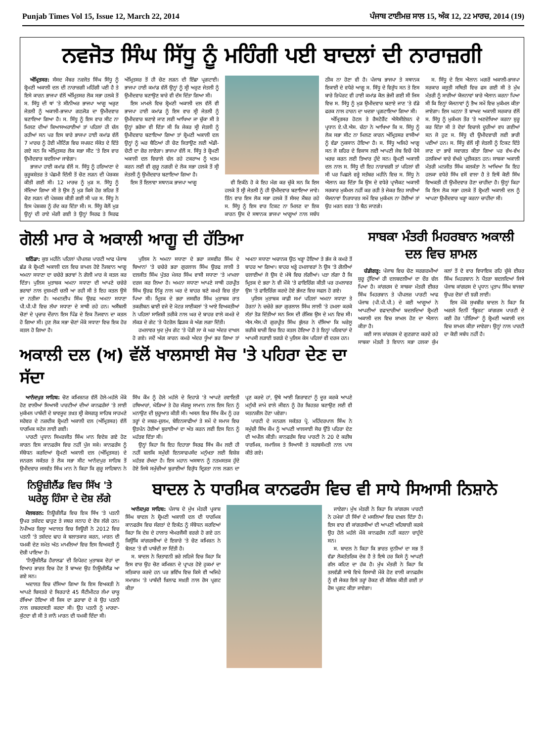Punjab Times Vol 15, Issue 12, March 22, 2014 ਪੰਜਾਬ ਟਾਈਮਜ਼ ਸਾਲ 15, ਅੰਕ 12, 22 ਮਾਰਚ, 2014 (19)
ਨਵਜੋਤ ਸਿੰਘ ਸਿੱਧੂ ਨੂੰ ਮਹਿੰਗੀ ਪਈ ਬਾਦਲਾਂ ਦੀ ਨਾਰਾਜ਼ਗੀ
ਅੰਮ੍ਰਿਤਸਰ: ਸੰਸਦ ਮੈਂਬਰ ਨਵਜੋਤ ਸਿੰਘ ਸਿੱਧੂ ਨੂੰ ਸ਼੍ਰੋਮਣੀ ਅਕਾਲੀ ਦਲ ਦੀ ਨਾਰਾਜ਼ਗੀ ਮਹਿੰਗੀ ਪਈ ਹੈ ਤੇ ਇਸੇ ਕਾਰਨ ਭਾਜਪਾ ਵੱਲੋਂ ਅੰਮ੍ਰਿਤਸਰ ਲੋਕ ਸਭਾ ਹਲਕੇ ਤੋਂ ਸ. ਸਿੱਧੂ ਦੀ ਥਾਂ 'ਤੇ ਸੀਨੀਅਰ ਭਾਜਪਾ ਆਗੂ ਅਰੁਣ ਜੇਤਲੀ ਨੂੰ ਅਕਾਲੀ-ਭਾਜਪਾ ਗਠਜੋੜ ਦਾ ਉਮੀਦਵਾਰ ਬਣਾਇਆ ਗਿਆ ਹੈ। ਸ. ਸਿੱਧੂ ਨੂੰ ਇਸ ਵਾਰ ਸੀਟ ਨਾ ਮਿਲਣ ਦੀਆਂ ਕਿਆਸਅਰਾਈਆਂ ਤਾਂ ਪਹਿਲਾਂ ਹੀ ਚੱਲ ਰਹੀਆਂ ਸਨ ਪਰ ਇਸ ਬਾਰੇ ਭਾਜਪਾ ਹਾਈ ਕਮਾਂਡ ਵੱਲੋਂ 7 ਮਾਰਚ ਨੂੰ ਹੋਈ ਮੀਟਿੰਗ ਵਿਚ ਸਪਸ਼ਟ ਸੰਕੇਤ ਦੇ ਦਿੱਤੇ ਗਏ ਸਨ ਕਿ ਅੰਮ੍ਰਿਤਸਰ ਲੋਕ ਸਭਾ ਸੀਟ 'ਤੇ ਇਸ ਵਾਰ ਉਮੀਦਵਾਰ ਬਦਲਿਆ ਜਾਵੇਗਾ।
ਭਾਜਪਾ ਹਾਈ ਕਮਾਂਡ ਵੱਲੋਂ ਸ. ਸਿੱਧੂ ਨੂੰ ਹਰਿਆਣਾ ਦੇ ਕੁਰੂਕਸ਼ੇਤਰ ਤੇ ਪੱਛਮੀ ਦਿੱਲੀ ਤੋਂ ਚੋਣ ਲੜਨ ਦੀ ਪੇਸ਼ਕਸ਼ ਕੀਤੀ ਗਈ ਸੀ। 12 ਮਾਰਚ ਨੂੰ ਮੁੜ ਸ. ਸਿੱਧੂ ਨੂੰ ਸੱਦਿਆ ਗਿਆ ਸੀ ਤੇ ਉਸ ਨੂੰ ਮੁੜ ਕਿਸੇ ਹੋਰ ਸ਼ਹਿਰ ਤੋਂ ਚੋਣ ਲੜਨ ਦੀ ਪੇਸ਼ਕਸ਼ ਕੀਤੀ ਗਈ ਸੀ ਪਰ ਸ. ਸਿੱਧੂ ਨੇ ਇਸ ਪੇਸ਼ਕਸ਼ ਨੂੰ ਰੱਦ ਕਰ ਦਿੱਤਾ ਸੀ। ਸ. ਸਿੱਧੂ ਕੋਲੋਂ ਮੁੜ ਉਨ੍ਹਾਂ ਦੀ ਰਾਏ ਮੰਗੀ ਗਈ ਤੇ ਉਨ੍ਹਾਂ ਸਿਰਫ ਤੇ ਸਿਰਫ ਅੰਮ੍ਰਿਤਸਰ ਤੋਂ ਹੀ ਚੋਣ ਲੜਨ ਦੀ ਇੱਛਾ ਪ੍ਰਗਟਾਈ। ਭਾਜਪਾ ਹਾਈ ਕਮਾਂਡ ਵੱਲੋਂ ਉਨ੍ਹਾਂ ਨੂੰ ਸ੍ਰੀ ਅਰੁਣ ਜੇਤਲੀ ਨੂੰ ਉਮੀਦਵਾਰ ਬਣਾਉਣ ਬਾਰੇ ਵੀ ਦੱਸ ਦਿੱਤਾ ਗਿਆ ਸੀ।
ਇਸ ਮਾਮਲੇ ਵਿਚ ਸ਼੍ਰੋਮਣੀ ਅਕਾਲੀ ਦਲ ਵੱਲੋਂ ਵੀ ਭਾਜਪਾ ਹਾਈ ਕਮਾਂਡ ਨੂੰ ਇਸ ਵਾਰ ਸ੍ਰੀ ਜੇਤਲੀ ਨੂੰ ਉਮੀਦਵਾਰ ਬਣਾਏ ਜਾਣ ਲਈ ਆਖਿਆ ਜਾ ਚੁੱਕਾ ਸੀ ਤੇ ਉਨ੍ਹਾਂ ਭਰੋਸਾ ਵੀ ਦਿੱਤਾ ਸੀ ਕਿ ਜੇਕਰ ਸ੍ਰੀ ਜੇਤਲੀ ਨੂੰ ਉਮੀਦਵਾਰ ਬਣਾਇਆ ਗਿਆ ਤਾਂ ਸ਼੍ਰੋਮਣੀ ਅਕਾਲੀ ਦਲ ਉਨ੍ਹਾਂ ਨੂੰ ਘਰ ਬੈਠਿਆਂ ਹੀ ਚੋਣ ਜਿਤਾਉਣ ਲਈ ਅੱਡੀ-ਚੋਟੀ ਦਾ ਜ਼ੋਰ ਲਾਏਗਾ। ਭਾਜਪਾ ਵੱਲੋਂ ਸ. ਸਿੱਧੂ ਤੇ ਸ਼੍ਰੋਮਣੀ ਅਕਾਲੀ ਦਲ ਵਿਚਾਲੇ ਚੱਲ ਰਹੇ ਟਕਰਾਅ ਨੂੰ ਖਤਮ ਕਰਨ ਲਈ ਵੀ ਗੁਰੂ ਨਗਰੀ ਦੇ ਲੋਕ ਸਭਾ ਹਲਕੇ ਤੋਂ ਸ੍ਰੀ ਜੇਤਲੀ ਨੂੰ ਉਮੀਦਵਾਰ ਬਣਾਇਆ ਗਿਆ ਹੈ।
ਇਸ ਤੋਂ ਇਲਾਵਾ ਸਥਾਨਕ ਭਾਜਪਾ ਆਗੂ
ਵੀ ਇਕੱਠੇ ਹੋ ਕੇ ਇਹ ਮੰਗ ਕਰ ਚੁੱਕੇ ਸਨ ਕਿ ਇਸ ਹਲਕੇ ਤੋਂ ਸ੍ਰੀ ਜੇਤਲੀ ਨੂੰ ਹੀ ਉਮੀਦਵਾਰ ਬਣਾਇਆ ਜਾਵੇ। ਤਿੰਨ ਵਾਰ ਇਸ ਲੋਕ ਸਭਾ ਹਲਕੇ ਤੋਂ ਸੰਸਦ ਮੈਂਬਰ ਰਹੇ ਸ. ਸਿੱਧੂ ਨੂੰ ਇਸ ਵਾਰ ਟਿਕਟ ਨਾ ਮਿਲਣ ਦਾ ਇਕ ਕਾਰਨ ਉਸ ਦੇ ਸਥਾਨਕ ਭਾਜਪਾ ਆਗੂਆਂ ਨਾਲ ਸਬੰਧ ਠੀਕ ਨਾ ਹੋਣਾ ਵੀ ਹੈ। ਪੰਜਾਬ ਭਾਜਪਾ ਤੇ ਸਥਾਨਕ ਇਕਾਈ ਦੇ ਵਧੇਰੇ ਆਗੂ ਸ. ਸਿੱਧੂ ਦੇ ਵਿਰੁੱਧ ਸਨ ਤੇ ਇਸ ਬਾਰੇ ਰਿਪੋਰਟ ਵੀ ਹਾਈ ਕਮਾਂਡ ਕੋਲ ਭੇਜੀ ਗਈ ਸੀ ਜਿਸ ਵਿਚ ਸ. ਸਿੱਧੂ ਨੂੰ ਮੁੜ ਉਮੀਦਵਾਰ ਬਣਾਏ ਜਾਣ 'ਤੇ ਵੱਡੇ ਫਰਕ ਨਾਲ ਹਾਰਨ ਦਾ ਖਦਸ਼ਾ ਪ੍ਰਗਟਾਇਆ ਗਿਆ ਸੀ।
ਅੰਮ੍ਰਿਤਸਰ ਹੋਟਲ ਤੇ ਰੈਸਟੋਰੈਂਟ ਐਸੋਸੀਏਸ਼ਨ ਦੇ ਪ੍ਰਧਾਨ ਏ.ਪੀ.ਐਸ. ਚੱਠਾ ਨੇ ਆਖਿਆ ਕਿ ਸ. ਸਿੱਧੂ ਨੂੰ ਲੋਕ ਸਭਾ ਸੀਟ ਨਾ ਮਿਲਣ ਕਾਰਨ ਅੰਮ੍ਰਿਤਸਰ ਵਾਸੀਆਂ ਨੂੰ ਵੱਡਾ ਨੁਕਸਾਨ ਹੋਇਆ ਹੈ। ਸ. ਸਿੱਧੂ ਅਜਿਹੇ ਆਗੂ ਸਨ ਜੋ ਸ਼ਹਿਰ ਦੇ ਵਿਕਾਸ ਲਈ ਆਪਣੀ ਜੇਬ ਵਿਚੋਂ ਪੈਸੇ ਖਰਚ ਕਰਨ ਲਈ ਤਿਆਰ ਹੁੰਦੇ ਸਨ। ਸ਼੍ਰੋਮਣੀ ਅਕਾਲੀ ਦਲ ਨਾਲ ਸ. ਸਿੱਧੂ ਦੀ ਇਹ ਨਾਰਾਜ਼ਗੀ ਤਾਂ ਪਹਿਲਾਂ ਵੀ ਸੀ ਪਰ ਪਿਛਲੇ ਵਰ੍ਹੇ ਸਤੰਬਰ ਮਹੀਨੇ ਵਿਚ ਸ. ਸਿੱਧੂ ਨੇ ਐਲਾਨ ਕਰ ਦਿੱਤਾ ਕਿ ਉਸ ਦੇ ਵਧੇਰੇ ਪ੍ਰਾਜੈਕਟ ਅਕਾਲੀ ਸਰਕਾਰ ਮੁਕੰਮਲ ਨਹੀਂ ਕਰ ਰਹੀ ਤੇ ਜੇਕਰ ਇਹ ਸਾਰੀਆਂ ਯੋਜਨਾਵਾਂ ਨਿਰਧਾਰਤ ਸਮੇਂ ਵਿਚ ਮੁਕੰਮਲ ਨਾ ਹੋਈਆਂ ਤਾਂ ਉਹ ਮਰਨ ਵਰਤ 'ਤੇ ਬੈਠ ਜਾਣਗੇ।
ਸ. ਸਿੱਧੂ ਦੇ ਇਸ ਐਲਾਨ ਮਗਰੋਂ ਅਕਾਲੀ-ਭਾਜਪਾ ਸਰਕਾਰ ਕਸੂਤੀ ਸਥਿਤੀ ਵਿਚ ਫਸ ਗਈ ਸੀ ਤੇ ਮੁੱਖ ਮੰਤਰੀ ਨੂੰ ਸਾਰੀਆਂ ਯੋਜਨਾਵਾਂ ਬਾਰੇ ਐਲਾਨ ਕਰਨਾ ਪਿਆ ਸੀ ਕਿ ਇਨ੍ਹਾਂ ਯੋਜਨਾਵਾਂ ਨੂੰ ਤੈਅ ਸਮੇਂ ਵਿਚ ਮੁਕੰਮਲ ਕੀਤਾ ਜਾਏਗਾ। ਇਸ ਘਟਨਾ ਤੋਂ ਬਾਅਦ ਅਕਾਲੀ ਸਰਕਾਰ ਵੱਲੋਂ ਸ. ਸਿੱਧੂ ਨੂੰ ਮੁਕੰਮਲ ਤੌਰ 'ਤੇ ਅਣਦੇਖਿਆ ਕਰਨਾ ਸ਼ੁਰੂ ਕਰ ਦਿੱਤਾ ਸੀ ਤੇ ਦੋਵਾਂ ਵਿਚਾਲੇ ਦੂਰੀਆਂ ਵਧ ਗਈਆਂ ਸਨ ਜੋ ਹੁਣ ਸ. ਸਿੱਧੂ ਦੀ ਉਮੀਦਵਾਰੀ ਲਈ ਭਾਰੀ ਪਈਆਂ ਹਨ। ਸ. ਸਿੱਧੂ ਵੱਲੋਂ ਸ੍ਰੀ ਜੇਤਲੀ ਨੂੰ ਟਿਕਟ ਦਿੱਤੇ ਜਾਣ ਦਾ ਭਾਵੇਂ ਸਵਾਗਤ ਕੀਤਾ ਗਿਆ ਪਰ ਵੱਖ-ਵੱਖ ਹਲਕਿਆਂ ਬਾਰੇ ਵੱਖਰੇ ਪ੍ਰਤੀਕਰਨ ਹਨ। ਸਾਬਕਾ ਅਕਾਲੀ ਮੰਤਰੀ ਮਨਜੀਤ ਸਿੰਘ ਕਲਕੱਤਾ ਨੇ ਆਖਿਆ ਕਿ ਇਹ ਹਲਕਾ ਵਧੇਰੇ ਸਿੱਖ ਵਸੋਂ ਵਾਲਾ ਹੈ ਤੇ ਇਥੋਂ ਕੋਈ ਸਿੱਖ ਵਿਅਕਤੀ ਹੀ ਉਮੀਦਵਾਰ ਹੋਣਾ ਚਾਹੀਦਾ ਹੈ। ਉਨ੍ਹਾਂ ਕਿਹਾ ਕਿ ਇਸ ਲੋਕ ਸਭਾ ਹਲਕੇ ਤੋਂ ਸ਼੍ਰੋਮਣੀ ਅਕਾਲੀ ਦਲ ਨੂੰ ਆਪਣਾ ਉਮੀਦਵਾਰ ਖੜ੍ਹਾ ਕਰਨਾ ਚਾਹੀਦਾ ਸੀ।
ਗੋਲੀ ਮਾਰ ਕੇ ਅਕਾਲੀ ਆਗੂ ਦੀ ਹੱਤਿਆ
ਬਠਿੰਡਾ: ਕੁਝ ਮਹੀਨੇ ਪਹਿਲਾਂ ਪੀਪਲਜ਼ ਪਾਰਟੀ ਆਫ ਪੰਜਾਬ ਛੱਡ ਕੇ ਸ਼੍ਰੋਮਣੀ ਅਕਾਲੀ ਦਲ ਵਿਚ ਸ਼ਾਮਲ ਹੋਏ ਨੌਜਵਾਨ ਆਗੂ ਅਮਨਾ ਸਧਾਣਾ ਦਾ ਚਚੇਰੇ ਭਰਾਵਾਂ ਨੇ ਗੋਲੀ ਮਾਰ ਕੇ ਕਤਲ ਕਰ ਦਿੱਤਾ। ਪੁਲਿਸ ਮੁਤਾਬਕ ਅਮਨਾ ਸਧਾਣਾ ਦੀ ਆਪਣੇ ਚਚੇਰੇ ਭਰਾਵਾਂ ਨਾਲ ਦੁਸ਼ਮਣੀ ਚਲੀ ਆ ਰਹੀ ਸੀ ਤੇ ਇਹ ਕਤਲ ਉਸੇ ਦਾ ਨਤੀਜਾ ਹੈ। ਅਮਨਦੀਪ ਸਿੰਘ ਉਰਫ ਅਮਨਾ ਸਧਾਣਾ ਪੀ.ਪੀ.ਪੀ ਵਿਚ ਲੱਖਾ ਸਧਾਣਾ ਦੇ ਸਾਥੀ ਰਹੇ ਹਨ। ਅਸੈਂਬਲੀ ਚੋਣਾਂ ਦੇ ਪ੍ਰਚਾਰ ਦੌਰਾਨ ਇਸ ਪਿੰਡ ਦੇ ਇਕ ਨੌਜਵਾਨ ਦਾ ਕਤਲ ਹੋ ਗਿਆ ਸੀ। ਹੁਣ ਲੋਕ ਸਭਾ ਚੋਣਾਂ ਮੌਕੇ ਸਧਾਣਾ ਵਿਚ ਇਕ ਹੋਰ ਕਤਲ ਹੋ ਗਿਆ ਹੈ।
ਪੁਲਿਸ ਨੇ ਅਮਨਾ ਸਧਾਣਾ ਦੇ ਭਰਾ ਜਸਵੀਰ ਸਿੰਘ ਦੇ ਬਿਆਨਾਂ 'ਤੇ ਚਚੇਰੇ ਭਰਾ ਗੁਰਲਾਲ ਸਿੰਘ ਉਰਫ ਲਾਲੀ ਤੇ ਦਲਜੀਤ ਸਿੰਘ ਪੁੱਤਰ ਮੇਜਰ ਸਿੰਘ ਵਾਸੀ ਸਧਾਣਾ 'ਤੇ ਮਾਮਲਾ ਦਰਜ ਕਰ ਲਿਆ ਹੈ। ਅਮਨਾ ਸਧਾਣਾ ਆਪਣੇ ਸਾਥੀ ਹਰਪ੍ਰੀਤ ਸਿੰਘ ਉਰਫ ਨਿੱਕੂ ਨਾਲ ਘਰ ਦੇ ਬਾਹਰ ਬਣੇ ਕਮਰੇ ਵਿਚ ਸੁੱਤਾ ਪਿਆ ਸੀ। ਮ੍ਰਿਤਕ ਦੇ ਭਰਾ ਜਸਵੀਰ ਸਿੰਘ ਮੁਤਾਬਕ ਰਾਤ ਤਕਰੀਬਨ ਢਾਈ ਵਜੇ ਦੋ ਮੋਟਰ ਸਾਈਕਲਾਂ 'ਤੇ ਆਏ ਵਿਅਕਤੀਆਂ ਨੇ ਪਹਿਲਾਂ ਸਾਜ਼ਿਸ਼ੀ ਤਰੀਕੇ ਨਾਲ ਘਰ ਦੇ ਬਾਹਰ ਵਾਲੇ ਕਮਰੇ ਦੇ ਲੱਕੜ ਦੇ ਗੇਟ 'ਤੇ ਪੈਟਰੋਲ ਛਿੜਕ ਕੇ ਅੱਗ ਲਗਾ ਦਿੱਤੀ।
ਹਮਲਾਵਰ ਖੁਦ ਮੁੱਖ ਗੇਟ 'ਤੇ ਪੌੜੀ ਲਾ ਕੇ ਘਰ ਅੰਦਰ ਦਾਖਲ ਹੋ ਗਏ। ਜਦੋਂ ਅੱਗ ਕਾਰਨ ਕਮਰੇ ਅੰਦਰ ਧੂੰਆਂ ਭਰ ਗਿਆ ਤਾਂ ਅਮਨਾ ਸਧਾਣਾ ਅਚਾਨਕ ਉਠ ਖੜ੍ਹਾ ਹੋਇਆ ਤੇ ਭੱਜ ਕੇ ਕਮਰੇ ਤੋਂ ਬਾਹਰ ਆ ਗਿਆ। ਬਾਹਰ ਖੜ੍ਹੇ ਹਮਲਾਵਰਾਂ ਨੇ ਉਸ 'ਤੇ ਗੋਲੀਆਂ ਚਲਾਈਆਂ ਜੋ ਉਸ ਦੇ ਮੱਥੇ ਵਿਚ ਲੱਗੀਆਂ। ਪਤਾ ਲੱਗਾ ਹੈ ਕਿ ਮ੍ਰਿਤਕ ਦੇ ਭਰਾ ਨੇ ਵੀ ਮੌਕੇ 'ਤੇ ਫਾਇਰਿੰਗ ਕੀਤੀ ਪਰ ਹਮਲਾਵਰ ਉਸ 'ਤੇ ਫਾਇਰਿੰਗ ਕਰਦੇ ਹੋਏ ਭੱਜਣ ਵਿਚ ਸਫਲ ਹੋ ਗਏ।
ਪੁਲਿਸ ਮੁਤਾਬਕ ਕਾਫ਼ੀ ਸਮਾਂ ਪਹਿਲਾਂ ਅਮਨਾ ਸਧਾਣਾ ਤੇ ਹੋਰਨਾਂ ਨੇ ਚਚੇਰੇ ਭਰਾ ਗੁਰਲਾਲ ਸਿੰਘ ਲਾਲੀ 'ਤੇ ਹਮਲਾ ਕਰਕੇ ਲੱਤਾਂ ਤੋੜ ਦਿੱਤੀਆਂ ਸਨ ਜਿਸ ਦੀ ਰੰਜਿਸ਼ ਉਸ ਦੇ ਮਨ ਵਿਚ ਸੀ। ਐਸ.ਐਸ.ਪੀ ਗੁਰਪ੍ਰੀਤ ਸਿੰਘ ਭੁੱਲਰ ਨੇ ਦੱਸਿਆ ਕਿ ਘਰੇਲੂ ਸ਼ਰੀਕੇ ਬਾਜ਼ੀ ਵਿਚ ਇਹ ਕਤਲ ਹੋਇਆ ਹੈ ਤੇ ਇਨ੍ਹਾਂ ਪਰਿਵਾਰਾਂ ਦੇ ਆਪਸੀ ਲੜਾਈ ਝਗੜੇ ਦੇ ਪੁਲਿਸ ਕੇਸ ਪਹਿਲਾਂ ਵੀ ਦਰਜ ਹਨ।
ਅਕਾਲੀ ਦਲ (ਅ) ਵੱਲੋਂ ਖਾਲਸਾਈ ਸੋਚ 'ਤੇ ਪਹਿਰਾ ਦੇਣ ਦਾ ਸੱਦਾ
ਆਨੰਦਪੁਰ ਸਾਹਿਬ: ਚੋਣ ਕਮਿਸ਼ਨਰ ਵੱਲੋਂ ਹੋਲੇ-ਮਹੱਲੇ ਮੌਕੇ ਹੋਣ ਵਾਲੀਆਂ ਸਿਆਸੀ ਪਾਰਟੀਆਂ ਦੀਆਂ ਕਾਨਫਰੰਸਾਂ 'ਤੇ ਲਾਈ ਮੁਕੰਮਲ ਪਾਬੰਦੀ ਦੇ ਬਾਵਜੂਦ ਤਖ਼ਤ ਸ੍ਰੀ ਕੇਸਗੜ੍ਹ ਸਾਹਿਬ ਸਾਹਮਣੇ ਸਰੋਵਰ ਦੇ ਨਜ਼ਦੀਕ ਸ਼੍ਰੋਮਣੀ ਅਕਾਲੀ ਦਲ (ਅੰਮ੍ਰਿਤਸਰ) ਵੱਲੋਂ ਧਾਰਮਿਕ ਸਟੇਜ ਲਾਈ ਗਈ।
ਪਾਰਟੀ ਪ੍ਰਧਾਨ ਸਿਮਰਜੀਤ ਸਿੰਘ ਮਾਨ ਵਿਦੇਸ਼ ਗਏ ਹੋਣ ਕਾਰਨ ਇਸ ਕਾਨਫਰੰਸ ਵਿਚ ਨਹੀਂ ਪੁੱਜ ਸਕੇ। ਕਾਨਫਰੰਸ ਨੂੰ ਸੰਬੋਧਨ ਕਰਦਿਆਂ ਸ਼੍ਰੋਮਣੀ ਅਕਾਲੀ ਦਲ (ਅੰਮ੍ਰਿਤਸਰ) ਦੇ ਜਨਰਲ ਸਕੱਤਰ ਤੇ ਲੋਕ ਸਭਾ ਸੀਟ ਆਨੰਦਪੁਰ ਸਾਹਿਬ ਤੋਂ ਉਮੀਦਵਾਰ ਜਸਵੰਤ ਸਿੰਘ ਮਾਨ ਨੇ ਕਿਹਾ ਕਿ ਗੁਰੂ ਸਾਹਿਬਾਨ ਨੇ ਸਿੱਖ ਕੌਮ ਨੂੰ ਹੋਲੇ ਮਹੱਲੇ ਦੇ ਦਿਹਾੜੇ 'ਤੇ ਆਪਣੇ ਰਵਾਇਤੀ ਹਥਿਆਰਾਂ, ਘੋੜਿਆਂ ਤੇ ਹੋਰ ਜੰਗਜੂ ਸਾਮਾਨ ਨਾਲ ਇਸ ਦਿਨ ਨੂੰ ਮਨਾਉਣ ਦੀ ਸ਼ੁਰੂਆਤ ਕੀਤੀ ਸੀ। ਅਸਲ ਵਿਚ ਸਿੱਖ ਕੌਮ ਨੂੰ ਹਰ ਤਰ੍ਹਾਂ ਦੇ ਜਬਰ-ਜ਼ੁਲਮ, ਬੇਇਨਸਾਫੀਆਂ ਤੇ ਸਮੇਂ ਦੇ ਸਮਾਜ ਵਿਚ ਉਤਪੰਨ ਹੋਈਆਂ ਬੁਰਾਈਆਂ ਦਾ ਅੰਤ ਕਰਨ ਲਈ ਇਸ ਦਿਨ ਨੂੰ ਮਹੱਤਵ ਦਿੱਤਾ ਸੀ।
ਉਨ੍ਹਾਂ ਕਿਹਾ ਕਿ ਇਹ ਦਿਹਾੜਾ ਸਿਰਫ ਸਿੱਖ ਕੌਮ ਲਈ ਹੀ ਨਹੀਂ ਬਲਕਿ ਸਮੁੱਚੀ ਇਨਸਾਫਪਸੰਦ ਮਨੁੱਖਤਾ ਲਈ ਵਿਸ਼ੇਸ਼ ਮਹੱਤਵ ਰੱਖਦਾ ਹੈ। ਇਸ ਮਹਾਨ ਅਸਥਾਨ ਨੂੰ ਨਤਮਸਤਕ ਹੁੰਦੇ ਹੋਏ ਜਿਥੇ ਸਮੁੱਚੀਆਂ ਬੁਰਾਈਆਂ ਵਿਰੁੱਧ ਦ੍ਰਿੜਤਾ ਨਾਲ ਲੜਨ ਦਾ ਪ੍ਰਣ ਕਰਦੇ ਹਾਂ, ਉਥੇ ਆਈ ਗਿਰਾਵਟਾਂ ਨੂੰ ਦੂਰ ਕਰਕੇ ਆਪਣੇ ਮਨੁੱਖੀ ਜਾਮੇ ਵਾਲੇ ਜੀਵਨ ਨੂੰ ਹੋਰ ਬਿਹਤਰ ਬਣਾਉਣ ਲਈ ਵੀ ਯਤਨਸ਼ੀਲ ਹੋਣਾ ਪਵੇਗਾ।
ਪਾਰਟੀ ਦੇ ਜਨਰਲ ਸਕੱਤਰ ਪ੍ਰੋ. ਮਹਿੰਦਰਪਾਲ ਸਿੰਘ ਨੇ ਸਮੁੱਚੀ ਸਿੱਖ ਕੌਮ ਨੂੰ ਆਪਣੀ ਖਾਲਸਾਈ ਸੋਚ ਉੱਤੇ ਪਹਿਰਾ ਦੇਣ ਦੀ ਅਪੀਲ ਕੀਤੀ। ਕਾਨਫਰੰਸ ਵਿਚ ਪਾਰਟੀ ਨੇ 20 ਦੇ ਕਰੀਬ ਧਾਰਮਿਕ, ਸਮਾਜਿਕ ਤੇ ਸਿਆਸੀ ਤੇ ਸਰਬਸੰਮਤੀ ਨਾਲ ਪਾਸ ਕੀਤੇ ਗਏ।
ਸਾਬਕਾ ਮੰਤਰੀ ਮਿਹਰਬਾਨ ਅਕਾਲੀ ਦਲ ਵਿਚ ਸ਼ਾਮਲ
ਚੰਡੀਗੜ੍ਹ: ਪੰਜਾਬ ਵਿਚ ਚੋਣ ਸਰਗਰਮੀਆਂ ਸ਼ੁਰੂ ਹੁੰਦਿਆਂ ਹੀ ਦਲਬਦਲੀਆਂ ਦਾ ਦੌਰ ਚੱਲ ਪਿਆ ਹੈ। ਕਾਂਗਰਸ ਦੇ ਸਾਬਕਾ ਮੰਤਰੀ ਈਸ਼ਰ ਸਿੰਘ ਮਿਹਰਬਾਨ ਤੇ ਪੀਪਲਜ਼ ਪਾਰਟੀ ਆਫ ਪੰਜਾਬ (ਪੀ.ਪੀ.ਪੀ.) ਦੇ ਕਈ ਆਗੂਆਂ ਨੇ ਆਪਣੀਆਂ ਵਫਾਦਾਰੀਆਂ ਬਦਲਦਿਆਂ ਸ਼੍ਰੋਮਣੀ ਅਕਾਲੀ ਦਲ ਵਿਚ ਸ਼ਾਮਲ ਹੋਣ ਦਾ ਐਲਾਨ ਕੀਤਾ ਹੈ।
ਕਈ ਸਾਲ ਕਾਂਗਰਸ ਦੇ ਗੁਣਗਾਣ ਕਰਦੇ ਰਹੇ ਸਾਬਕਾ ਮੰਤਰੀ ਤੇ ਵਿਧਾਨ ਸਭਾ ਹਲਕਾ ਕੁੰਮ ਕਲਾਂ ਤੋਂ ਦੋ ਵਾਰ ਵਿਧਾਇਕ ਰਹਿ ਚੁੱਕੇ ਈਸ਼ਰ ਸਿੰਘ ਮਿਹਰਬਾਨ ਨੇ ਪੈਂਤੜਾ ਬਦਲਦਿਆਂ ਜਿਥੇ ਪੰਜਾਬ ਕਾਂਗਰਸ ਦੇ ਪ੍ਰਧਾਨ ਪ੍ਰਤਾਪ ਸਿੰਘ ਬਾਜਵਾ ਉਪਰ ਦੋਸ਼ਾਂ ਦੀ ਝੜੀ ਲਾਈ।
ਇਸ ਮੌਕੇ ਸੁਖਬੀਰ ਬਾਦਲ ਨੇ ਕਿਹਾ ਕਿ ਅਗਲੇ ਦਿਨੀਂ 'ਭ੍ਰਿਸ਼ਟ' ਕਾਂਗਰਸ ਪਾਰਟੀ ਦੇ ਕਈ ਹੋਰ 'ਹੀਰਿਆਂ' ਨੂੰ ਸ਼੍ਰੋਮਣੀ ਅਕਾਲੀ ਦਲ ਵਿਚ ਸ਼ਾਮਲ ਕੀਤਾ ਜਾਵੇਗਾ। ਉਨ੍ਹਾਂ ਨਾਲ ਪਾਰਟੀ ਦਾ ਕੋਈ ਸਬੰਧ ਨਹੀਂ ਹੈ।
ਨਿਊਜ਼ੀਲੈਂਡ ਵਿਚ ਸਿੱਖ 'ਤੇ ਘਰੇਲੂ ਹਿੰਸਾ ਦੇ ਦੋਸ਼ ਲੱਗੇ
ਮੈਲਬਰਨ: ਨਿਊਜ਼ੀਲੈਂਡ ਵਿਚ ਇਕ ਸਿੱਖ 'ਤੇ ਪਤਨੀ ਉਪਰ ਤਸ਼ੱਦਦ ਢਾਹੁਣ ਤੇ ਜਬਰ ਜਨਾਹ ਦੇ ਦੋਸ਼ ਲੱਗੇ ਹਨ। ਨੇਪੀਅਰ ਜ਼ਿਲ੍ਹਾ ਅਦਾਲਤ ਵਿਚ ਜਿਊਰੀ ਨੇ 2012 ਵਿਚ ਪਤਨੀ 'ਤੇ ਤਸ਼ੱਦਦ ਢਾਹ ਕੇ ਬਲਾਤਕਾਰ ਕਰਨ, ਮਾਰਨ ਦੀ ਧਮਕੀ ਦੇਣ ਸਮੇਤ ਅੱਠ ਮਾਮਲਿਆਂ ਵਿਚ ਇਸ ਵਿਅਕਤੀ ਨੂੰ ਦੋਸ਼ੀ ਪਾਇਆ ਹੈ।
'ਨਿਊਜ਼ੀਲੈਂਡ ਹੈਰਾਲਡ' ਦੀ ਰਿਪੋਰਟ ਮੁਤਾਬਕ ਦੋਹਾਂ ਦਾ ਵਿਆਹ ਭਾਰਤ ਵਿਚ ਹੋਣ ਤੋਂ ਬਾਅਦ ਉਹ ਨਿਊਜ਼ੀਲੈਂਡ ਆ ਗਏ ਸਨ।
ਅਦਾਲਤ ਵਿਚ ਦੱਸਿਆ ਗਿਆ ਕਿ ਇਸ ਵਿਅਕਤੀ ਨੇ ਆਪਣੇ ਬਿਸਤਰੇ ਦੇ ਸਿਰਹਾਣੇ 45 ਸੈਂਟੀਮੀਟਰ ਲੰਮਾ ਚਾਕੂ ਰੱਖਿਆ ਹੋਇਆ ਸੀ ਜਿਸ ਦਾ ਡਰਾਵਾ ਦੇ ਕੇ ਉਹ ਪਤਨੀ ਨਾਲ ਜ਼ਬਰਦਸਤੀ ਕਰਦਾ ਸੀ। ਉਹ ਪਤਨੀ ਨੂੰ ਮਾਰਦਾ-ਕੁੱਟਦਾ ਵੀ ਸੀ ਤੇ ਜਾਨੋਂ ਮਾਰਨ ਦੀ ਧਮਕੀ ਦਿੰਦਾ ਸੀ।
ਬਾਦਲ ਨੇ ਧਾਰਮਿਕ ਕਾਨਫਰੰਸ ਵਿਚ ਵੀ ਸਾਧੇ ਸਿਆਸੀ ਨਿਸ਼ਾਨੇ
ਆਨੰਦਪੁਰ ਸਾਹਿਬ: ਪੰਜਾਬ ਦੇ ਮੁੱਖ ਮੰਤਰੀ ਪ੍ਰਕਾਸ਼ ਸਿੰਘ ਬਾਦਲ ਨੇ ਸ਼੍ਰੋਮਣੀ ਅਕਾਲੀ ਦਲ ਦੀ ਧਾਰਮਿਕ ਕਾਨਫਰੰਸ ਵਿਚ ਸੰਗਤਾਂ ਦੇ ਇਕੱਠ ਨੂੰ ਸੰਬੋਧਨ ਕਰਦਿਆਂ ਕਿਹਾ ਕਿ ਦੇਸ਼ ਦੇ ਹਾਲਾਤ ਐਮਰਜੈਂਸੀ ਵਰਗੇ ਹੋ ਗਏ ਹਨ ਕਿਉਂਕਿ ਕਾਂਗਰਸੀਆਂ ਦੇ ਇਸ਼ਾਰੇ 'ਤੇ ਚੋਣ ਕਮਿਸ਼ਨ ਨੇ ਬੋਲਣ 'ਤੇ ਵੀ ਪਾਬੰਦੀ ਲਾ ਦਿੱਤੀ ਹੈ।
ਸ. ਬਾਦਲ ਨੇ ਚਿਤਾਵਨੀ ਭਰੇ ਲਹਿਜੇ ਵਿਚ ਕਿਹਾ ਕਿ ਇਸ ਵਾਰ ਉਹ ਚੋਣ ਕਮਿਸ਼ਨ ਦੇ ਪ੍ਰਾਪਤ ਹੋਏ ਹੁਕਮਾਂ ਦਾ ਸਤਿਕਾਰ ਕਰਦੇ ਹਨ ਪਰ ਭਵਿੱਖ ਵਿਚ ਕਿਸੇ ਵੀ ਅਜਿਹੇ ਸਮਾਗਮ 'ਤੇ ਪਾਬੰਦੀ ਖ਼ਿਲਾਫ ਸਖ਼ਤੀ ਨਾਲ ਰੋਸ ਪ੍ਰਗਟ ਕੀਤਾ
ਜਾਏਗਾ। ਮੁੱਖ ਮੰਤਰੀ ਨੇ ਕਿਹਾ ਕਿ ਕਾਂਗਰਸ ਪਾਰਟੀ ਨੇ ਹਮੇਸ਼ਾਂ ਹੀ ਸਿੱਖਾਂ ਦੇ ਮਸਲਿਆਂ ਵਿਚ ਦਖ਼ਲ ਦਿੱਤਾ ਹੈ। ਇਸ ਵਾਰ ਵੀ ਕਾਂਗਰਸੀਆਂ ਦੀ ਆਪਣੀ ਖਹਿਬਾਜ਼ੀ ਕਰਕੇ ਉਹ ਹੋਲੇ ਮਹੱਲੇ ਮੌਕੇ ਕਾਨਫਰੰਸ ਨਹੀਂ ਕਰਨਾ ਚਾਹੁੰਦੇ ਸਨ।
ਸ. ਬਾਦਲ ਨੇ ਕਿਹਾ ਕਿ ਭਾਰਤ ਦੁਨੀਆਂ ਦਾ ਸਭ ਤੋਂ ਵੱਡਾ ਲੋਕਤੰਤਰਿਕ ਦੇਸ਼ ਹੈ ਤੇ ਇਥੇ ਹਰ ਕਿਸੇ ਨੂੰ ਆਪਣੀ ਗੱਲ ਕਹਿਣ ਦਾ ਹੱਕ ਹੈ। ਮੁੱਖ ਮੰਤਰੀ ਨੇ ਕਿਹਾ ਕਿ ਤਲਵੰਡੀ ਸਾਬੋ ਵਿਖੇ ਵਿਸਾਖੀ ਮੌਕੇ ਹੋਣ ਵਾਲੀ ਕਾਨਫਰੰਸ ਨੂੰ ਵੀ ਜੇਕਰ ਇਸੇ ਤਰ੍ਹਾਂ ਰੋਕਣ ਦੀ ਕੋਸ਼ਿਸ਼ ਕੀਤੀ ਗਈ ਤਾਂ ਰੋਸ ਪ੍ਰਗਟ ਕੀਤਾ ਜਾਏਗਾ।